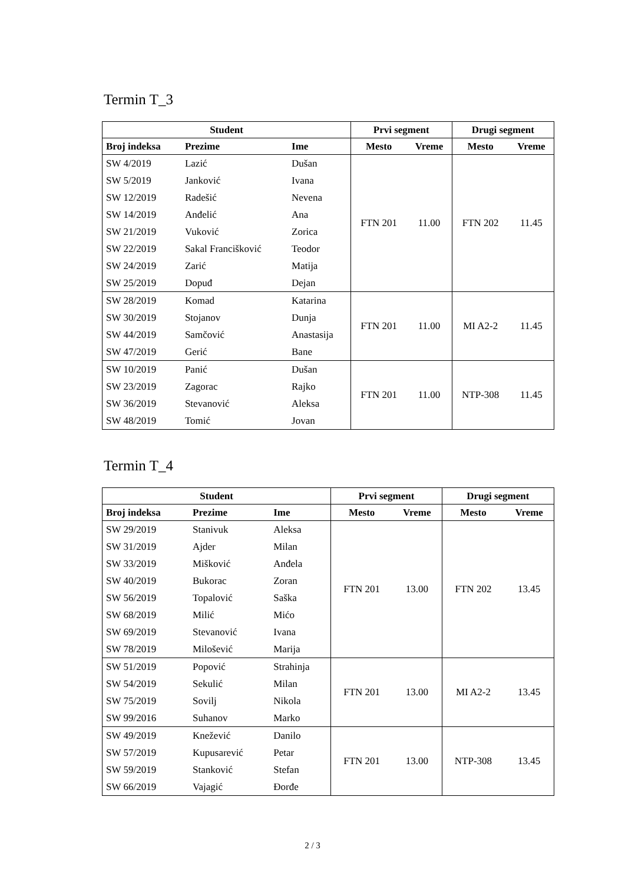Termin T_3
| Student | | | Prvi segment | | Drugi segment | |
| --- | --- | --- | --- | --- | --- | --- |
| Broj indeksa | Prezime | Ime | Mesto | Vreme | Mesto | Vreme |
| SW 4/2019 | Lazić | Dušan | FTN 201 | 11.00 | FTN 202 | 11.45 |
| SW 5/2019 | Janković | Ivana | | | | |
| SW 12/2019 | Radešić | Nevena | | | | |
| SW 14/2019 | Anđelić | Ana | | | | |
| SW 21/2019 | Vuković | Zorica | | | | |
| SW 22/2019 | Sakal Francišković | Teodor | | | | |
| SW 24/2019 | Zarić | Matija | | | | |
| SW 25/2019 | Dopuđ | Dejan | | | | |
| SW 28/2019 | Komad | Katarina | FTN 201 | 11.00 | MI A2-2 | 11.45 |
| SW 30/2019 | Stojanov | Dunja | | | | |
| SW 44/2019 | Samčović | Anastasija | | | | |
| SW 47/2019 | Gerić | Bane | | | | |
| SW 10/2019 | Panić | Dušan | FTN 201 | 11.00 | NTP-308 | 11.45 |
| SW 23/2019 | Zagorac | Rajko | | | | |
| SW 36/2019 | Stevanović | Aleksa | | | | |
| SW 48/2019 | Tomić | Jovan | | | | |
Termin T_4
| Student | | | Prvi segment | | Drugi segment | |
| --- | --- | --- | --- | --- | --- | --- |
| Broj indeksa | Prezime | Ime | Mesto | Vreme | Mesto | Vreme |
| SW 29/2019 | Stanivuk | Aleksa | FTN 201 | 13.00 | FTN 202 | 13.45 |
| SW 31/2019 | Ajder | Milan | | | | |
| SW 33/2019 | Mišković | Anđela | | | | |
| SW 40/2019 | Bukorac | Zoran | | | | |
| SW 56/2019 | Topalović | Saška | | | | |
| SW 68/2019 | Milić | Mićo | | | | |
| SW 69/2019 | Stevanović | Ivana | | | | |
| SW 78/2019 | Milošević | Marija | | | | |
| SW 51/2019 | Popović | Strahinja | FTN 201 | 13.00 | MI A2-2 | 13.45 |
| SW 54/2019 | Sekulić | Milan | | | | |
| SW 75/2019 | Sovilj | Nikola | | | | |
| SW 99/2016 | Suhanov | Marko | | | | |
| SW 49/2019 | Knežević | Danilo | FTN 201 | 13.00 | NTP-308 | 13.45 |
| SW 57/2019 | Kupusarević | Petar | | | | |
| SW 59/2019 | Stanković | Stefan | | | | |
| SW 66/2019 | Vajagić | Đorđe | | | | |
2 / 3